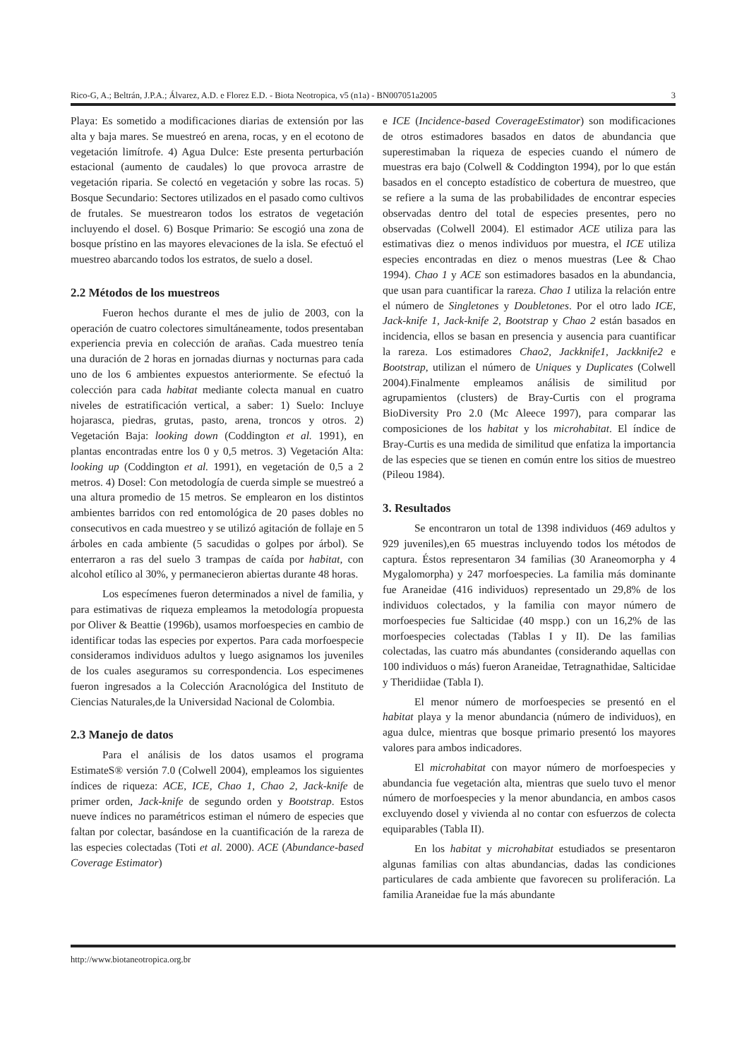Rico-G, A.; Beltrán, J.P.A.; Álvarez, A.D. e Florez E.D. - Biota Neotropica, v5 (n1a) - BN007051a2005 3
Playa: Es sometido a modificaciones diarias de extensión por las alta y baja mares. Se muestreó en arena, rocas, y en el ecotono de vegetación limítrofe. 4) Agua Dulce: Este presenta perturbación estacional (aumento de caudales) lo que provoca arrastre de vegetación riparia. Se colectó en vegetación y sobre las rocas. 5) Bosque Secundario: Sectores utilizados en el pasado como cultivos de frutales. Se muestrearon todos los estratos de vegetación incluyendo el dosel. 6) Bosque Primario: Se escogió una zona de bosque prístino en las mayores elevaciones de la isla. Se efectuó el muestreo abarcando todos los estratos, de suelo a dosel.
2.2 Métodos de los muestreos
Fueron hechos durante el mes de julio de 2003, con la operación de cuatro colectores simultáneamente, todos presentaban experiencia previa en colección de arañas. Cada muestreo tenía una duración de 2 horas en jornadas diurnas y nocturnas para cada uno de los 6 ambientes expuestos anteriormente. Se efectuó la colección para cada habitat mediante colecta manual en cuatro niveles de estratificación vertical, a saber: 1) Suelo: Incluye hojarasca, piedras, grutas, pasto, arena, troncos y otros. 2) Vegetación Baja: looking down (Coddington et al. 1991), en plantas encontradas entre los 0 y 0,5 metros. 3) Vegetación Alta: looking up (Coddington et al. 1991), en vegetación de 0,5 a 2 metros. 4) Dosel: Con metodología de cuerda simple se muestreó a una altura promedio de 15 metros. Se emplearon en los distintos ambientes barridos con red entomológica de 20 pases dobles no consecutivos en cada muestreo y se utilizó agitación de follaje en 5 árboles en cada ambiente (5 sacudidas o golpes por árbol). Se enterraron a ras del suelo 3 trampas de caída por habitat, con alcohol etílico al 30%, y permanecieron abiertas durante 48 horas.
Los especímenes fueron determinados a nivel de familia, y para estimativas de riqueza empleamos la metodología propuesta por Oliver & Beattie (1996b), usamos morfoespecies en cambio de identificar todas las especies por expertos. Para cada morfoespecie consideramos individuos adultos y luego asignamos los juveniles de los cuales aseguramos su correspondencia. Los especimenes fueron ingresados a la Colección Aracnológica del Instituto de Ciencias Naturales,de la Universidad Nacional de Colombia.
2.3 Manejo de datos
Para el análisis de los datos usamos el programa EstimateS® versión 7.0 (Colwell 2004), empleamos los siguientes índices de riqueza: ACE, ICE, Chao 1, Chao 2, Jack-knife de primer orden, Jack-knife de segundo orden y Bootstrap. Estos nueve índices no paramétricos estiman el número de especies que faltan por colectar, basándose en la cuantificación de la rareza de las especies colectadas (Toti et al. 2000). ACE (Abundance-based Coverage Estimator)
e ICE (Incidence-based CoverageEstimator) son modificaciones de otros estimadores basados en datos de abundancia que superestimaban la riqueza de especies cuando el número de muestras era bajo (Colwell & Coddington 1994), por lo que están basados en el concepto estadístico de cobertura de muestreo, que se refiere a la suma de las probabilidades de encontrar especies observadas dentro del total de especies presentes, pero no observadas (Colwell 2004). El estimador ACE utiliza para las estimativas diez o menos individuos por muestra, el ICE utiliza especies encontradas en diez o menos muestras (Lee & Chao 1994). Chao 1 y ACE son estimadores basados en la abundancia, que usan para cuantificar la rareza. Chao 1 utiliza la relación entre el número de Singletones y Doubletones. Por el otro lado ICE, Jack-knife 1, Jack-knife 2, Bootstrap y Chao 2 están basados en incidencia, ellos se basan en presencia y ausencia para cuantificar la rareza. Los estimadores Chao2, Jackknife1, Jackknife2 e Bootstrap, utilizan el número de Uniques y Duplicates (Colwell 2004).Finalmente empleamos análisis de similitud por agrupamientos (clusters) de Bray-Curtis con el programa BioDiversity Pro 2.0 (Mc Aleece 1997), para comparar las composiciones de los habitat y los microhabitat. El índice de Bray-Curtis es una medida de similitud que enfatiza la importancia de las especies que se tienen en común entre los sitios de muestreo (Pileou 1984).
3. Resultados
Se encontraron un total de 1398 individuos (469 adultos y 929 juveniles),en 65 muestras incluyendo todos los métodos de captura. Éstos representaron 34 familias (30 Araneomorpha y 4 Mygalomorpha) y 247 morfoespecies. La familia más dominante fue Araneidae (416 individuos) representado un 29,8% de los individuos colectados, y la familia con mayor número de morfoespecies fue Salticidae (40 mspp.) con un 16,2% de las morfoespecies colectadas (Tablas I y II). De las familias colectadas, las cuatro más abundantes (considerando aquellas con 100 individuos o más) fueron Araneidae, Tetragnathidae, Salticidae y Theridiidae (Tabla I).
El menor número de morfoespecies se presentó en el habitat playa y la menor abundancia (número de individuos), en agua dulce, mientras que bosque primario presentó los mayores valores para ambos indicadores.
El microhabitat con mayor número de morfoespecies y abundancia fue vegetación alta, mientras que suelo tuvo el menor número de morfoespecies y la menor abundancia, en ambos casos excluyendo dosel y vivienda al no contar con esfuerzos de colecta equiparables (Tabla II).
En los habitat y microhabitat estudiados se presentaron algunas familias con altas abundancias, dadas las condiciones particulares de cada ambiente que favorecen su proliferación. La familia Araneidae fue la más abundante
http://www.biotaneotropica.org.br